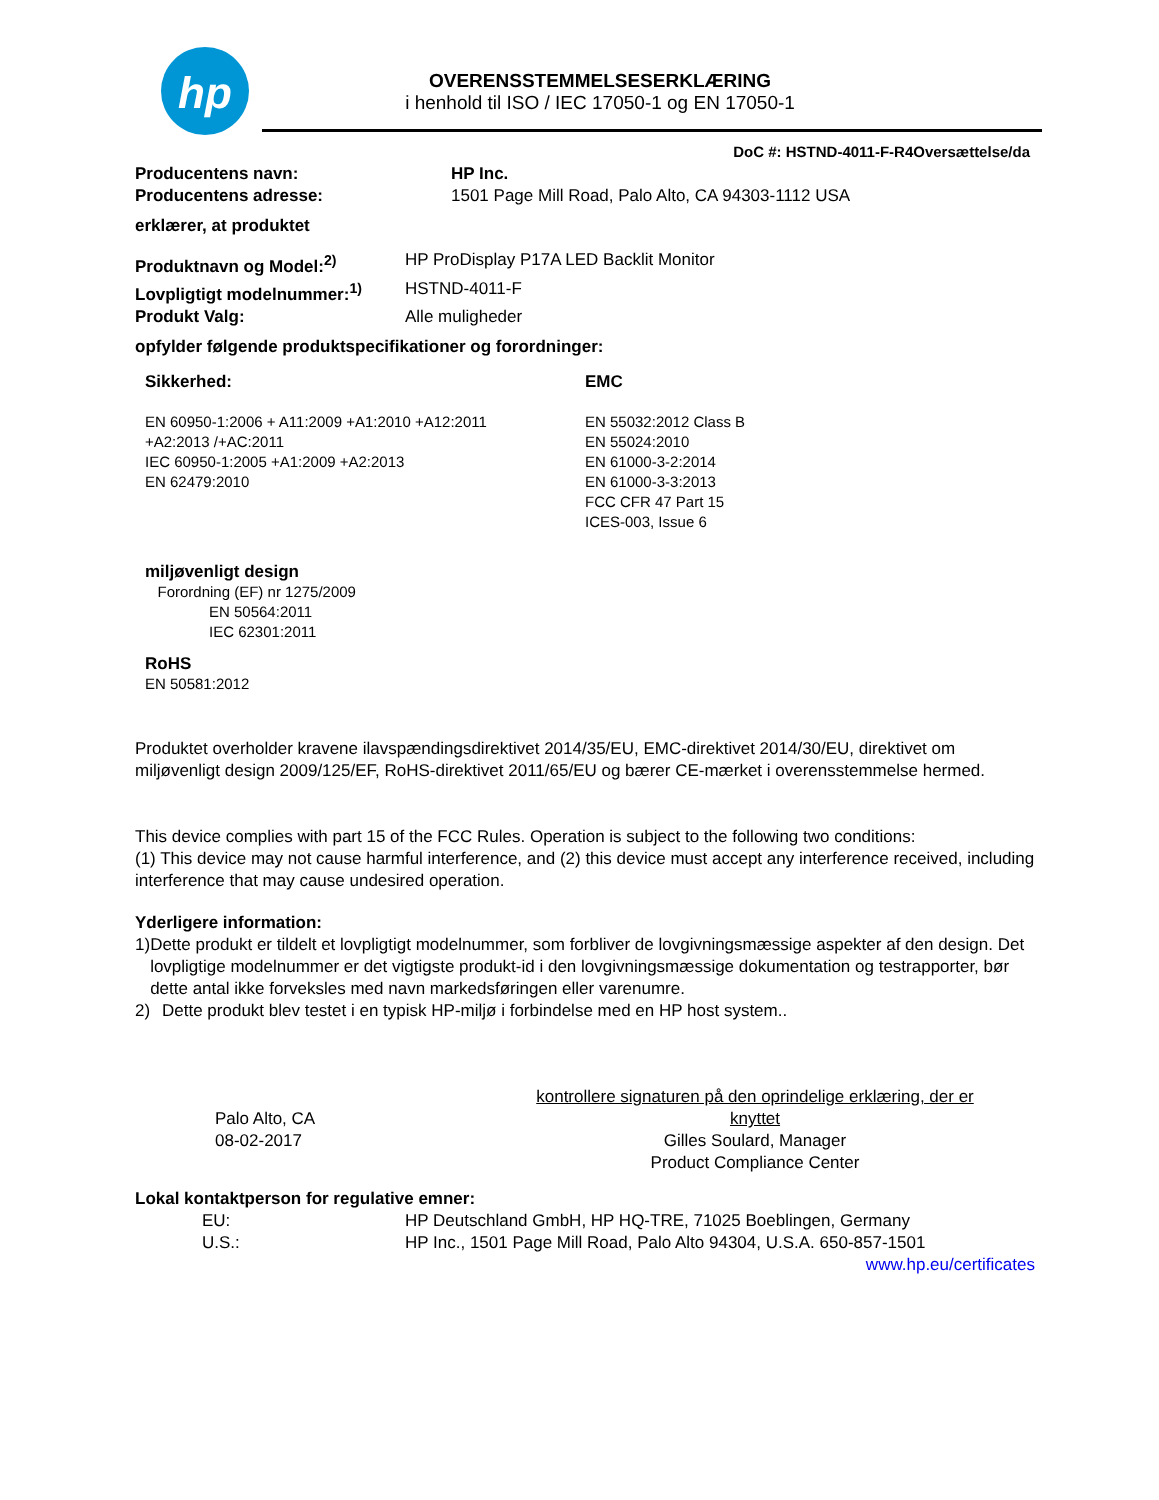hp
OVERENSSTEMMELSESERKLÆRING
i henhold til ISO / IEC 17050-1 og EN 17050-1
DoC #: HSTND-4011-F-R4Oversættelse/da
Producentens navn: HP Inc.
Producentens adresse: 1501 Page Mill Road, Palo Alto, CA 94303-1112 USA
erklærer, at produktet
Produktnavn og Model:<sup>2)</sup> HP ProDisplay P17A LED Backlit Monitor
Lovpligtigt modelnummer:<sup>1)</sup> HSTND-4011-F
Produkt Valg: Alle muligheder
opfylder følgende produktspecifikationer og forordninger:
Sikkerhed:
EN 60950-1:2006 + A11:2009 +A1:2010 +A12:2011
+A2:2013 /+AC:2011
IEC 60950-1:2005 +A1:2009 +A2:2013
EN 62479:2010
EMC
EN 55032:2012 Class B
EN 55024:2010
EN 61000-3-2:2014
EN 61000-3-3:2013
FCC CFR 47 Part 15
ICES-003, Issue 6
miljøvenligt design
Forordning (EF) nr 1275/2009
EN 50564:2011
IEC 62301:2011
RoHS
EN 50581:2012
Produktet overholder kravene ilavspændingsdirektivet 2014/35/EU, EMC-direktivet 2014/30/EU, direktivet om miljøvenligt design 2009/125/EF, RoHS-direktivet 2011/65/EU og bærer CE-mærket i overensstemmelse hermed.
This device complies with part 15 of the FCC Rules. Operation is subject to the following two conditions:
(1) This device may not cause harmful interference, and (2) this device must accept any interference received, including interference that may cause undesired operation.
Yderligere information:
1) Dette produkt er tildelt et lovpligtigt modelnummer, som forbliver de lovgivningsmæssige aspekter af den design. Det lovpligtige modelnummer er det vigtigste produkt-id i den lovgivningsmæssige dokumentation og testrapporter, bør dette antal ikke forveksles med navn markedsføringen eller varenumre.
2) Dette produkt blev testet i en typisk HP-miljø i forbindelse med en HP host system..
Palo Alto, CA
08-02-2017
kontrollere signaturen på den oprindelige erklæring, der er knyttet
Gilles Soulard, Manager
Product Compliance Center
Lokal kontaktperson for regulative emner:
EU: HP Deutschland GmbH, HP HQ-TRE, 71025 Boeblingen, Germany
U.S.: HP Inc., 1501 Page Mill Road, Palo Alto 94304, U.S.A. 650-857-1501
www.hp.eu/certificates